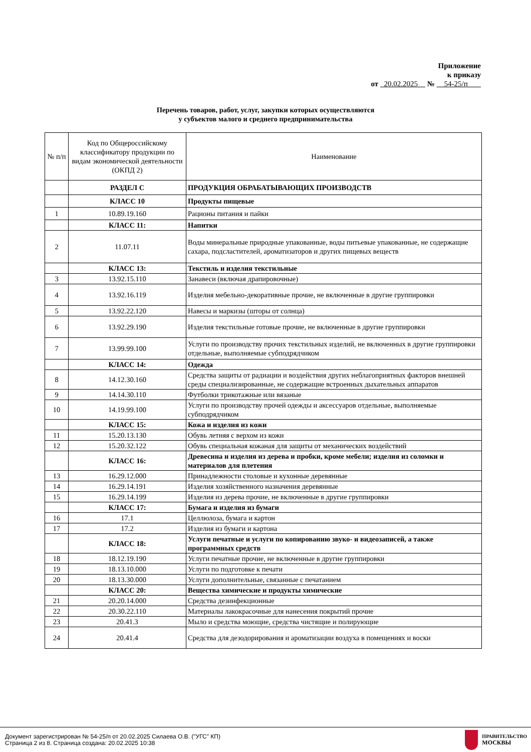Приложение
к приказу
от 20.02.2025 № 54-25/п
Перечень товаров, работ, услуг, закупки которых осуществляются
у субъектов малого и среднего предпринимательства
| № п/п | Код по Общероссийскому классификатору продукции по видам экономической деятельности (ОКПД 2) | Наименование |
| --- | --- | --- |
| | РАЗДЕЛ С | ПРОДУКЦИЯ ОБРАБАТЫВАЮЩИХ ПРОИЗВОДСТВ |
| | КЛАСС 10 | Продукты пищевые |
| 1 | 10.89.19.160 | Рационы питания и пайки |
| | КЛАСС 11: | Напитки |
| 2 | 11.07.11 | Воды минеральные природные упакованные, воды питьевые упакованные, не содержащие сахара, подсластителей, ароматизаторов и других пищевых веществ |
| | КЛАСС 13: | Текстиль и изделия текстильные |
| 3 | 13.92.15.110 | Занавеси (включая драпировочные) |
| 4 | 13.92.16.119 | Изделия мебельно-декоративные прочие, не включенные в другие группировки |
| 5 | 13.92.22.120 | Навесы и маркизы (шторы от солнца) |
| 6 | 13.92.29.190 | Изделия текстильные готовые прочие, не включенные в другие группировки |
| 7 | 13.99.99.100 | Услуги по производству прочих текстильных изделий, не включенных в другие группировки отдельные, выполняемые субподрядчиком |
| | КЛАСС 14: | Одежда |
| 8 | 14.12.30.160 | Средства защиты от радиации и воздействия других неблагоприятных факторов внешней среды специализированные, не содержащие встроенных дыхательных аппаратов |
| 9 | 14.14.30.110 | Футболки трикотажные или вязаные |
| 10 | 14.19.99.100 | Услуги по производству прочей одежды и аксессуаров отдельные, выполняемые субподрядчиком |
| | КЛАСС 15: | Кожа и изделия из кожи |
| 11 | 15.20.13.130 | Обувь летняя с верхом из кожи |
| 12 | 15.20.32.122 | Обувь специальная кожаная для защиты от механических воздействий |
| | КЛАСС 16: | Древесина и изделия из дерева и пробки, кроме мебели; изделия из соломки и материалов для плетения |
| 13 | 16.29.12.000 | Принадлежности столовые и кухонные деревянные |
| 14 | 16.29.14.191 | Изделия хозяйственного назначения деревянные |
| 15 | 16.29.14.199 | Изделия из дерева прочие, не включенные в другие группировки |
| | КЛАСС 17: | Бумага и изделия из бумаги |
| 16 | 17.1 | Целлюлоза, бумага и картон |
| 17 | 17.2 | Изделия из бумаги и картона |
| | КЛАСС 18: | Услуги печатные и услуги по копированию звуко- и видеозаписей, а также программных средств |
| 18 | 18.12.19.190 | Услуги печатные прочие, не включенные в другие группировки |
| 19 | 18.13.10.000 | Услуги по подготовке к печати |
| 20 | 18.13.30.000 | Услуги дополнительные, связанные с печатанием |
| | КЛАСС 20: | Вещества химические и продукты химические |
| 21 | 20.20.14.000 | Средства дезинфекционные |
| 22 | 20.30.22.110 | Материалы лакокрасочные для нанесения покрытий прочие |
| 23 | 20.41.3 | Мыло и средства моющие, средства чистящие и полирующие |
| 24 | 20.41.4 | Средства для дезодорирования и ароматизации воздуха в помещениях и воски |
Документ зарегистрирован № 54-25/п от 20.02.2025 Силаева О.В. ("УГС" КП)
Страница 2 из 8. Страница создана: 20.02.2025 10:38
ПРАВИТЕЛЬСТВО
МОСКВЫ